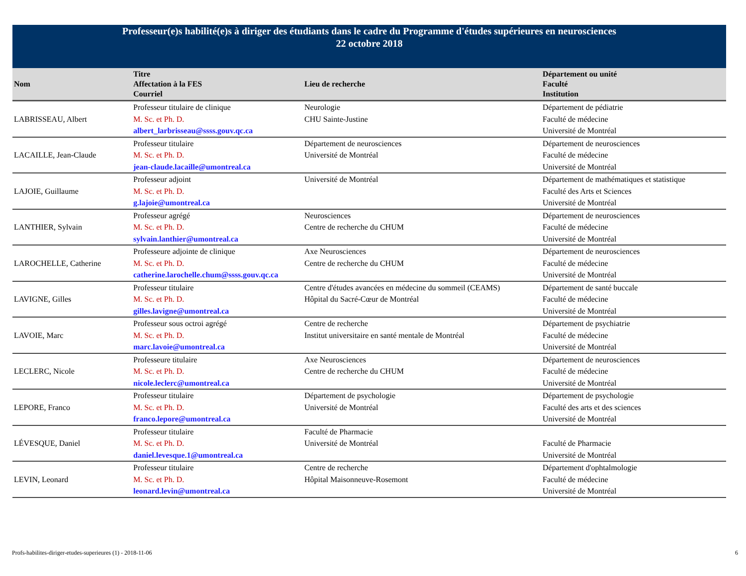Professeur(e)s habilité(e)s à diriger des étudiants dans le cadre du Programme d'études supérieures en neurosciences
22 octobre 2018
| Nom | Titre Affectation à la FES Courriel | Lieu de recherche | Département ou unité Faculté Institution |
| --- | --- | --- | --- |
| LABRISSEAU, Albert | Professeur titulaire de clinique M. Sc. et Ph. D. albert_larbrisseau@ssss.gouv.qc.ca | Neurologie CHU Sainte-Justine | Département de pédiatrie Faculté de médecine Université de Montréal |
| LACAILLE, Jean-Claude | Professeur titulaire M. Sc. et Ph. D. jean-claude.lacaille@umontreal.ca | Département de neurosciences Université de Montréal | Département de neurosciences Faculté de médecine Université de Montréal |
| LAJOIE, Guillaume | Professeur adjoint M. Sc. et Ph. D. g.lajoie@umontreal.ca | Université de Montréal | Département de mathématiques et statistique Faculté des Arts et Sciences Université de Montréal |
| LANTHIER, Sylvain | Professeur agrégé M. Sc. et Ph. D. sylvain.lanthier@umontreal.ca | Neurosciences Centre de recherche du CHUM | Département de neurosciences Faculté de médecine Université de Montréal |
| LAROCHELLE, Catherine | Professeure adjointe de clinique M. Sc. et Ph. D. catherine.larochelle.chum@ssss.gouv.qc.ca | Axe Neurosciences Centre de recherche du CHUM | Département de neurosciences Faculté de médecine Université de Montréal |
| LAVIGNE, Gilles | Professeur titulaire M. Sc. et Ph. D. gilles.lavigne@umontreal.ca | Centre d'études avancées en médecine du sommeil (CEAMS) Hôpital du Sacré-Cœur de Montréal | Département de santé buccale Faculté de médecine Université de Montréal |
| LAVOIE, Marc | Professeur sous octroi agrégé M. Sc. et Ph. D. marc.lavoie@umontreal.ca | Centre de recherche Institut universitaire en santé mentale de Montréal | Département de psychiatrie Faculté de médecine Université de Montréal |
| LECLERC, Nicole | Professeure titulaire M. Sc. et Ph. D. nicole.leclerc@umontreal.ca | Axe Neurosciences Centre de recherche du CHUM | Département de neurosciences Faculté de médecine Université de Montréal |
| LEPORE, Franco | Professeur titulaire M. Sc. et Ph. D. franco.lepore@umontreal.ca | Département de psychologie Université de Montréal | Département de psychologie Faculté des arts et des sciences Université de Montréal |
| LÉVESQUE, Daniel | Professeur titulaire M. Sc. et Ph. D. daniel.levesque.1@umontreal.ca | Faculté de Pharmacie Université de Montréal | Faculté de Pharmacie Université de Montréal |
| LEVIN, Leonard | Professeur titulaire M. Sc. et Ph. D. leonard.levin@umontreal.ca | Centre de recherche Hôpital Maisonneuve-Rosemont | Département d'ophtalmologie Faculté de médecine Université de Montréal |
Profs-habilites-diriger-etudes-superieures (1) - 2018-11-06 6